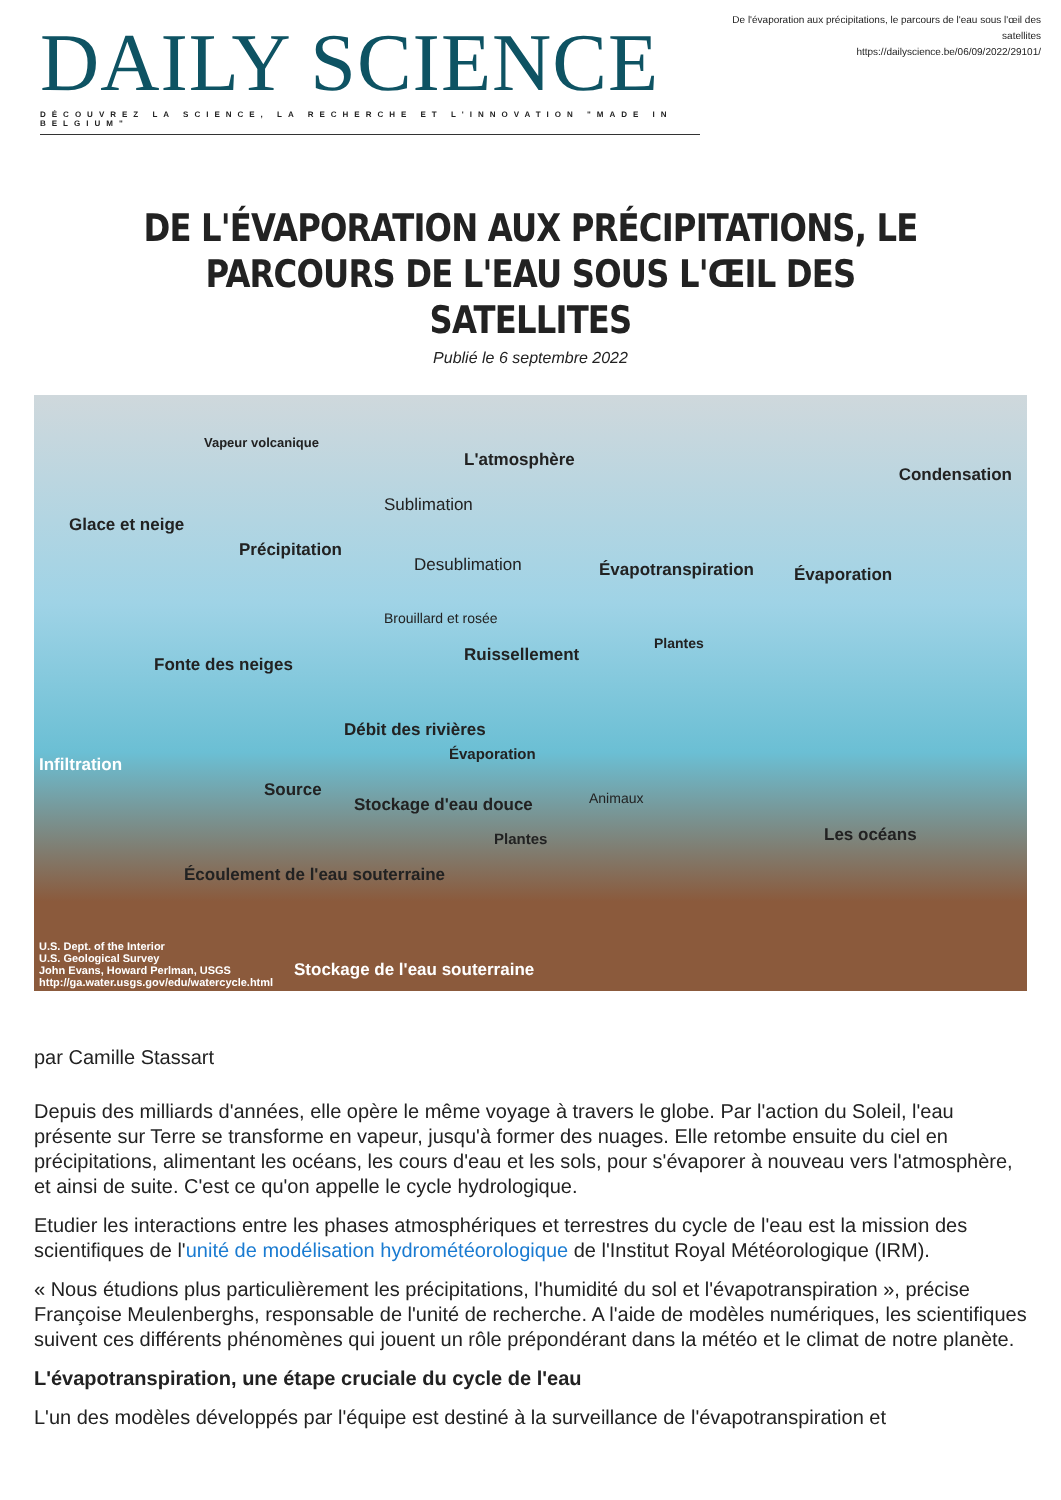DAILY SCIENCE
DÉCOUVREZ LA SCIENCE, LA RECHERCHE ET L'INNOVATION "MADE IN BELGIUM"
De l'évaporation aux précipitations, le parcours de l'eau sous l'œil des satellites
https://dailyscience.be/06/09/2022/29101/
DE L'ÉVAPORATION AUX PRÉCIPITATIONS, LE PARCOURS DE L'EAU SOUS L'ŒIL DES SATELLITES
Publié le 6 septembre 2022
Vapeur volcanique
L'atmosphère
Condensation
Glace et neige
Sublimation
Précipitation
Desublimation Évapotranspiration Évaporation
Brouillard et rosée
Plantes
Fonte des neiges Ruissellement
Débit des rivières
Évaporation
Infiltration
Source
Stockage d'eau douce Animaux
Plantes Les océans
Écoulement de l'eau souterraine
U.S. Dept. of the Interior
U.S. Geological Survey
John Evans, Howard Perlman, USGS
http://ga.water.usgs.gov/edu/watercycle.html
Stockage de l'eau souterraine
par Camille Stassart
Depuis des milliards d'années, elle opère le même voyage à travers le globe. Par l'action du Soleil, l'eau présente sur Terre se transforme en vapeur, jusqu'à former des nuages. Elle retombe ensuite du ciel en précipitations, alimentant les océans, les cours d'eau et les sols, pour s'évaporer à nouveau vers l'atmosphère, et ainsi de suite. C'est ce qu'on appelle le cycle hydrologique.
Etudier les interactions entre les phases atmosphériques et terrestres du cycle de l'eau est la mission des scientifiques de l'unité de modélisation hydrométéorologique de l'Institut Royal Météorologique (IRM).
« Nous étudions plus particulièrement les précipitations, l'humidité du sol et l'évapotranspiration », précise Françoise Meulenberghs, responsable de l'unité de recherche. A l'aide de modèles numériques, les scientifiques suivent ces différents phénomènes qui jouent un rôle prépondérant dans la météo et le climat de notre planète.
L'évapotranspiration, une étape cruciale du cycle de l'eau
L'un des modèles développés par l'équipe est destiné à la surveillance de l'évapotranspiration et